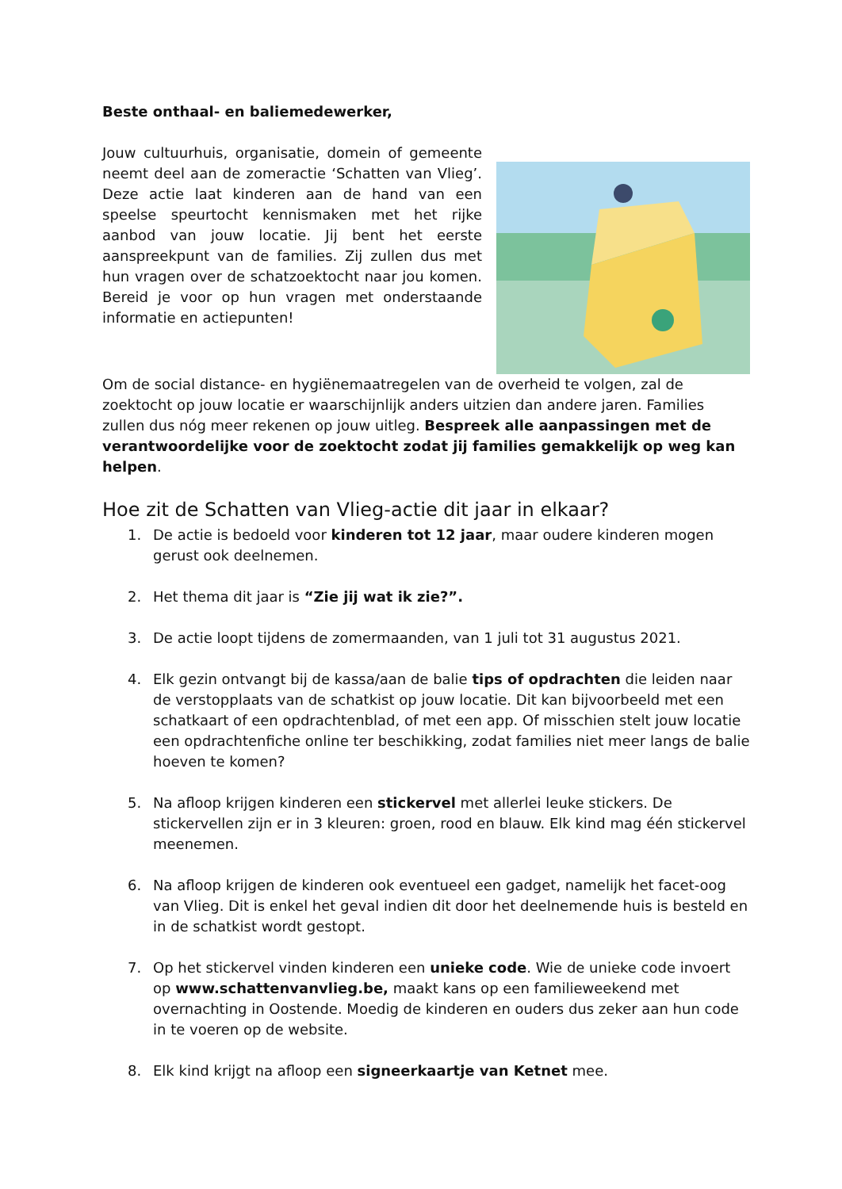Beste onthaal- en baliemedewerker,
Jouw cultuurhuis, organisatie, domein of gemeente neemt deel aan de zomeractie ‘Schatten van Vlieg’. Deze actie laat kinderen aan de hand van een speelse speurtocht kennismaken met het rijke aanbod van jouw locatie. Jij bent het eerste aanspreekpunt van de families. Zij zullen dus met hun vragen over de schatzoektocht naar jou komen. Bereid je voor op hun vragen met onderstaande informatie en actiepunten!
Om de social distance- en hygiënemaatregelen van de overheid te volgen, zal de zoektocht op jouw locatie er waarschijnlijk anders uitzien dan andere jaren. Families zullen dus nóg meer rekenen op jouw uitleg. Bespreek alle aanpassingen met de verantwoordelijke voor de zoektocht zodat jij families gemakkelijk op weg kan helpen.
Hoe zit de Schatten van Vlieg-actie dit jaar in elkaar?
1. De actie is bedoeld voor kinderen tot 12 jaar, maar oudere kinderen mogen gerust ook deelnemen.
2. Het thema dit jaar is “Zie jij wat ik zie?”.
3. De actie loopt tijdens de zomermaanden, van 1 juli tot 31 augustus 2021.
4. Elk gezin ontvangt bij de kassa/aan de balie tips of opdrachten die leiden naar de verstopplaats van de schatkist op jouw locatie. Dit kan bijvoorbeeld met een schatkaart of een opdrachtenblad, of met een app. Of misschien stelt jouw locatie een opdrachtenfiche online ter beschikking, zodat families niet meer langs de balie hoeven te komen?
5. Na afloop krijgen kinderen een stickervel met allerlei leuke stickers. De stickervellen zijn er in 3 kleuren: groen, rood en blauw. Elk kind mag één stickervel meenemen.
6. Na afloop krijgen de kinderen ook eventueel een gadget, namelijk het facet-oog van Vlieg. Dit is enkel het geval indien dit door het deelnemende huis is besteld en in de schatkist wordt gestopt.
7. Op het stickervel vinden kinderen een unieke code. Wie de unieke code invoert op www.schattenvanvlieg.be, maakt kans op een familieweekend met overnachting in Oostende. Moedig de kinderen en ouders dus zeker aan hun code in te voeren op de website.
8. Elk kind krijgt na afloop een signeerkaartje van Ketnet mee.